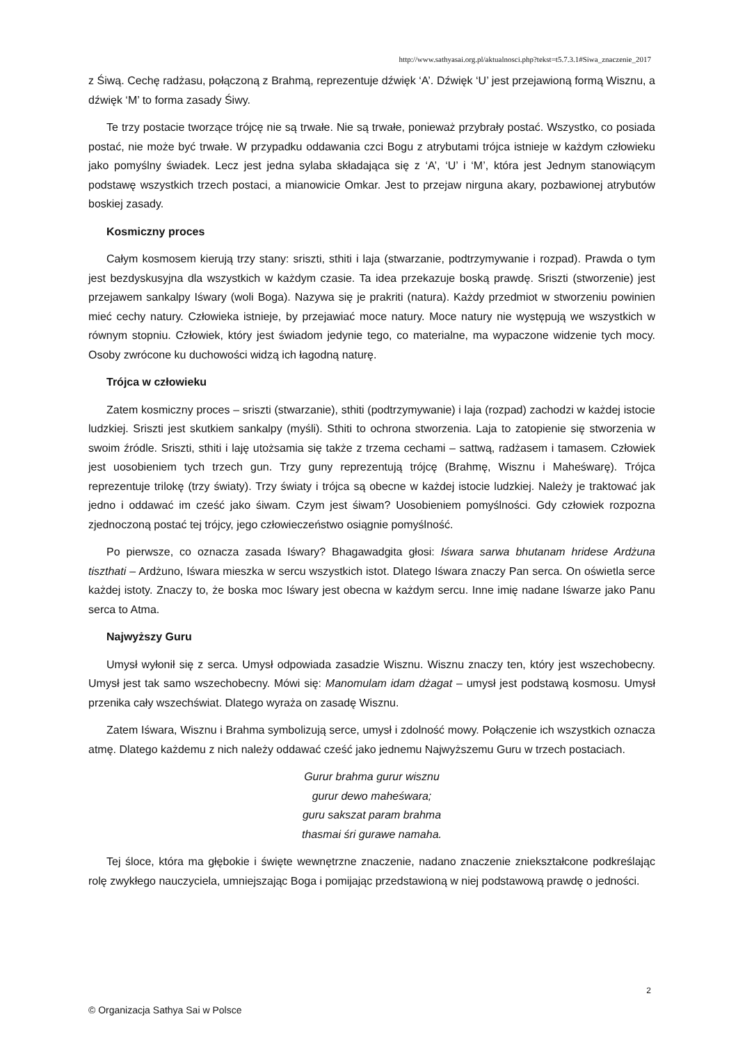http://www.sathyasai.org.pl/aktualnosci.php?tekst=t5.7.3.1#Siwa_znaczenie_2017
z Śiwą. Cechę radżasu, połączoną z Brahmą, reprezentuje dźwięk ‘A’. Dźwięk ‘U’ jest przejawioną formą Wisznu, a dźwięk ‘M’ to forma zasady Śiwy.
Te trzy postacie tworzące trójcę nie są trwałe. Nie są trwałe, ponieważ przybrały postać. Wszystko, co posiada postać, nie może być trwałe. W przypadku oddawania czci Bogu z atrybutami trójca istnieje w każdym człowieku jako pomyślny świadek. Lecz jest jedna sylaba składająca się z ‘A’, ‘U’ i ‘M’, która jest Jednym stanowiącym podstawę wszystkich trzech postaci, a mianowicie Omkar. Jest to przejaw nirguna akary, pozbawionej atrybutów boskiej zasady.
Kosmiczny proces
Całym kosmosem kierują trzy stany: sriszti, sthiti i laja (stwarzanie, podtrzymywanie i rozpad). Prawda o tym jest bezdyskusyjna dla wszystkich w każdym czasie. Ta idea przekazuje boską prawdę. Sriszti (stworzenie) jest przejawem sankalpy Iśwary (woli Boga). Nazywa się je prakriti (natura). Każdy przedmiot w stworzeniu powinien mieć cechy natury. Człowieka istnieje, by przejawiać moce natury. Moce natury nie występują we wszystkich w równym stopniu. Człowiek, który jest świadom jedynie tego, co materialne, ma wypaczone widzenie tych mocy. Osoby zwrócone ku duchowości widzą ich łagodną naturę.
Trójca w człowieku
Zatem kosmiczny proces – sriszti (stwarzanie), sthiti (podtrzymywanie) i laja (rozpad) zachodzi w każdej istocie ludzkiej. Sriszti jest skutkiem sankalpy (myśli). Sthiti to ochrona stworzenia. Laja to zatopienie się stworzenia w swoim źródle. Sriszti, sthiti i laję utożsamia się także z trzema cechami – sattwą, radżasem i tamasem. Człowiek jest uosobieniem tych trzech gun. Trzy guny reprezentują trójcę (Brahmę, Wisznu i Maheśwarę). Trójca reprezentuje trilokę (trzy światy). Trzy światy i trójca są obecne w każdej istocie ludzkiej. Należy je traktować jak jedno i oddawać im cześć jako śiwam. Czym jest śiwam? Uosobieniem pomyślności. Gdy człowiek rozpozna zjednoczoną postać tej trójcy, jego człowieczeństwo osiągnie pomyślność.
Po pierwsze, co oznacza zasada Iśwary? Bhagawadgita głosi: Iśwara sarwa bhutanam hridese Ardżuna tiszthati – Ardżuno, Iśwara mieszka w sercu wszystkich istot. Dlatego Iśwara znaczy Pan serca. On oświetla serce każdej istoty. Znaczy to, że boska moc Iśwary jest obecna w każdym sercu. Inne imię nadane Iśwarze jako Panu serca to Atma.
Najwyższy Guru
Umysł wyłonił się z serca. Umysł odpowiada zasadzie Wisznu. Wisznu znaczy ten, który jest wszechobecny. Umysł jest tak samo wszechobecny. Mówi się: Manomulam idam dżagat – umysł jest podstawą kosmosu. Umysł przenika cały wszechświat. Dlatego wyraża on zasadę Wisznu.
Zatem Iśwara, Wisznu i Brahma symbolizują serce, umysł i zdolność mowy. Połączenie ich wszystkich oznacza atmę. Dlatego każdemu z nich należy oddawać cześć jako jednemu Najwyższemu Guru w trzech postaciach.
Gurur brahma gurur wisznu
gurur dewo maheśwara;
guru sakszat param brahma
thasmai śri gurawe namaha.
Tej śloce, która ma głębokie i święte wewnętrzne znaczenie, nadano znaczenie zniekształcone podkreślając rolę zwykłego nauczyciela, umniejszając Boga i pomijając przedstawioną w niej podstawową prawdę o jedności.
2
© Organizacja Sathya Sai w Polsce